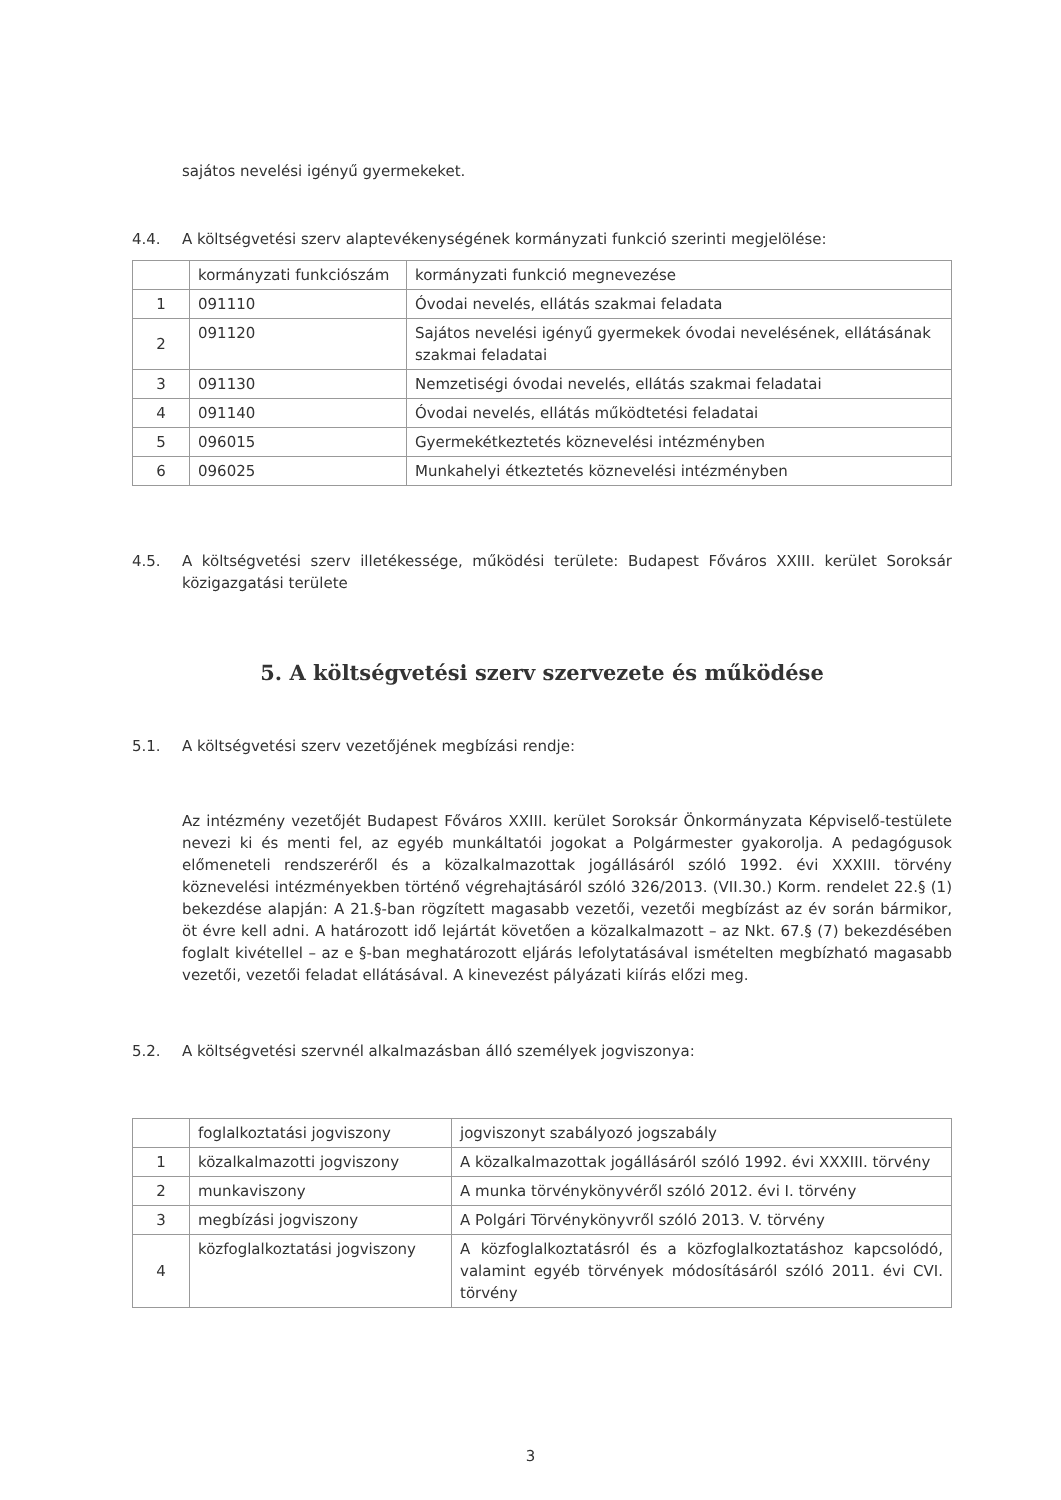sajátos nevelési igényű gyermekeket.
4.4. A költségvetési szerv alaptevékenységének kormányzati funkció szerinti megjelölése:
| | kormányzati funkciószám | kormányzati funkció megnevezése |
| 1 | 091110 | Óvodai nevelés, ellátás szakmai feladata |
| 2 | 091120 | Sajátos nevelési igényű gyermekek óvodai nevelésének, ellátásának szakmai feladatai |
| 3 | 091130 | Nemzetiségi óvodai nevelés, ellátás szakmai feladatai |
| 4 | 091140 | Óvodai nevelés, ellátás működtetési feladatai |
| 5 | 096015 | Gyermekétkeztetés köznevelési intézményben |
| 6 | 096025 | Munkahelyi étkeztetés köznevelési intézményben |
4.5. A költségvetési szerv illetékessége, működési területe: Budapest Főváros XXIII. kerület Soroksár közigazgatási területe
5. A költségvetési szerv szervezete és működése
5.1. A költségvetési szerv vezetőjének megbízási rendje:
Az intézmény vezetőjét Budapest Főváros XXIII. kerület Soroksár Önkormányzata Képviselő-testülete nevezi ki és menti fel, az egyéb munkáltatói jogokat a Polgármester gyakorolja. A pedagógusok előmeneteli rendszeréről és a közalkalmazottak jogállásáról szóló 1992. évi XXXIII. törvény köznevelési intézményekben történő végrehajtásáról szóló 326/2013. (VII.30.) Korm. rendelet 22.§ (1) bekezdése alapján: A 21.§-ban rögzített magasabb vezetői, vezetői megbízást az év során bármikor, öt évre kell adni. A határozott idő lejártát követően a közalkalmazott – az Nkt. 67.§ (7) bekezdésében foglalt kivétellel – az e §-ban meghatározott eljárás lefolytatásával ismételten megbízható magasabb vezetői, vezetői feladat ellátásával. A kinevezést pályázati kiírás előzi meg.
5.2. A költségvetési szervnél alkalmazásban álló személyek jogviszonya:
| | foglalkoztatási jogviszony | jogviszonyt szabályozó jogszabály |
| 1 | közalkalmazotti jogviszony | A közalkalmazottak jogállásáról szóló 1992. évi XXXIII. törvény |
| 2 | munkaviszony | A munka törvénykönyvéről szóló 2012. évi I. törvény |
| 3 | megbízási jogviszony | A Polgári Törvénykönyvről szóló 2013. V. törvény |
| 4 | közfoglalkoztatási jogviszony | A közfoglalkoztatásról és a közfoglalkoztatáshoz kapcsolódó, valamint egyéb törvények módosításáról szóló 2011. évi CVI. törvény |
3